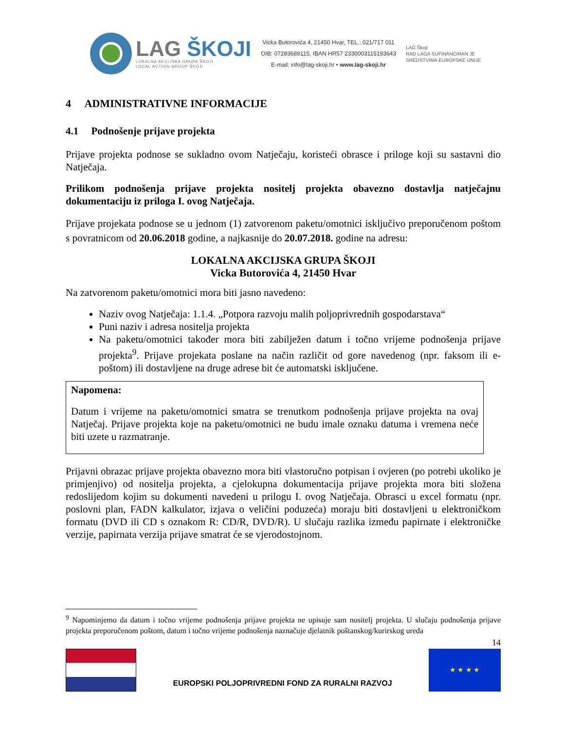LAG ŠKOJI
LOKALNA AKCIJSKA GRUPA ŠKOJI
LOCAL ACTION GROUP ŠKOJI
Vicka Butorovića 4, 21450 Hvar, TEL.: 021/717 011
OIB: 07283689115, IBAN HR57 2330003115193643
E-mail: info@lag-skoji.hr • www.lag-skoji.hr
LAG Škoji
RAD LAGA SUFINANCIRAN JE
SREDSTVIMA EUROPSKE UNIJE
4 ADMINISTRATIVNE INFORMACIJE
4.1 Podnošenje prijave projekta
Prijave projekta podnose se sukladno ovom Natječaju, koristeći obrasce i priloge koji su sastavni dio Natječaja.
Prilikom podnošenja prijave projekta nositelj projekta obavezno dostavlja natječajnu dokumentaciju iz priloga I. ovog Natječaja.
Prijave projekata podnose se u jednom (1) zatvorenom paketu/omotnici isključivo preporučenom poštom s povratnicom od 20.06.2018 godine, a najkasnije do 20.07.2018. godine na adresu:
LOKALNA AKCIJSKA GRUPA ŠKOJI
Vicka Butorovića 4, 21450 Hvar
Na zatvorenom paketu/omotnici mora biti jasno navedeno:
Naziv ovog Natječaja: 1.1.4. „Potpora razvoju malih poljoprivrednih gospodarstava“
Puni naziv i adresa nositelja projekta
Na paketu/omotnici također mora biti zabilježen datum i točno vrijeme podnošenja prijave projekta<sup>9</sup>. Prijave projekata poslane na način različit od gore navedenog (npr. faksom ili e-poštom) ili dostavljene na druge adrese bit će automatski isključene.
Napomena:
Datum i vrijeme na paketu/omotnici smatra se trenutkom podnošenja prijave projekta na ovaj Natječaj. Prijave projekta koje na paketu/omotnici ne budu imale oznaku datuma i vremena neće biti uzete u razmatranje.
Prijavni obrazac prijave projekta obavezno mora biti vlastoručno potpisan i ovjeren (po potrebi ukoliko je primjenjivo) od nositelja projekta, a cjelokupna dokumentacija prijave projekta mora biti složena redoslijedom kojim su dokumenti navedeni u prilogu I. ovog Natječaja. Obrasci u excel formatu (npr. poslovni plan, FADN kalkulator, izjava o veličini poduzeća) moraju biti dostavljeni u elektroničkom formatu (DVD ili CD s oznakom R: CD/R, DVD/R). U slučaju razlika između papirnate i elektroničke verzije, papirnata verzija prijave smatrat će se vjerodostojnom.
<sup>9</sup> Napominjemo da datum i točno vrijeme podnošenja prijave projekta ne upisuje sam nositelj projekta. U slučaju podnošenja prijave projekta preporučenom poštom, datum i točno vrijeme podnošenja naznačuje djelatnik poštanskog/kurirskog ureda
14
EUROPSKI POLJOPRIVREDNI FOND ZA RURALNI RAZVOJ
★ ★ ★ ★